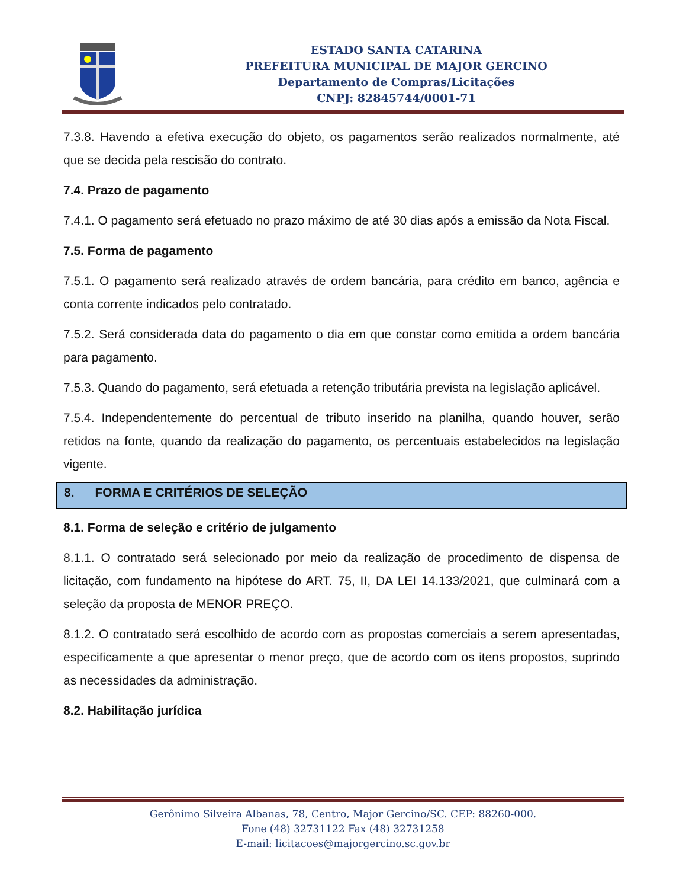ESTADO SANTA CATARINA
PREFEITURA MUNICIPAL DE MAJOR GERCINO
Departamento de Compras/Licitações
CNPJ: 82845744/0001-71
7.3.8. Havendo a efetiva execução do objeto, os pagamentos serão realizados normalmente, até que se decida pela rescisão do contrato.
7.4. Prazo de pagamento
7.4.1. O pagamento será efetuado no prazo máximo de até 30 dias após a emissão da Nota Fiscal.
7.5. Forma de pagamento
7.5.1. O pagamento será realizado através de ordem bancária, para crédito em banco, agência e conta corrente indicados pelo contratado.
7.5.2. Será considerada data do pagamento o dia em que constar como emitida a ordem bancária para pagamento.
7.5.3. Quando do pagamento, será efetuada a retenção tributária prevista na legislação aplicável.
7.5.4. Independentemente do percentual de tributo inserido na planilha, quando houver, serão retidos na fonte, quando da realização do pagamento, os percentuais estabelecidos na legislação vigente.
8. FORMA E CRITÉRIOS DE SELEÇÃO
8.1. Forma de seleção e critério de julgamento
8.1.1. O contratado será selecionado por meio da realização de procedimento de dispensa de licitação, com fundamento na hipótese do ART. 75, II, DA LEI 14.133/2021, que culminará com a seleção da proposta de MENOR PREÇO.
8.1.2. O contratado será escolhido de acordo com as propostas comerciais a serem apresentadas, especificamente a que apresentar o menor preço, que de acordo com os itens propostos, suprindo as necessidades da administração.
8.2. Habilitação jurídica
Gerônimo Silveira Albanas, 78, Centro, Major Gercino/SC. CEP: 88260-000.
Fone (48) 32731122 Fax (48) 32731258
E-mail: licitacoes@majorgercino.sc.gov.br